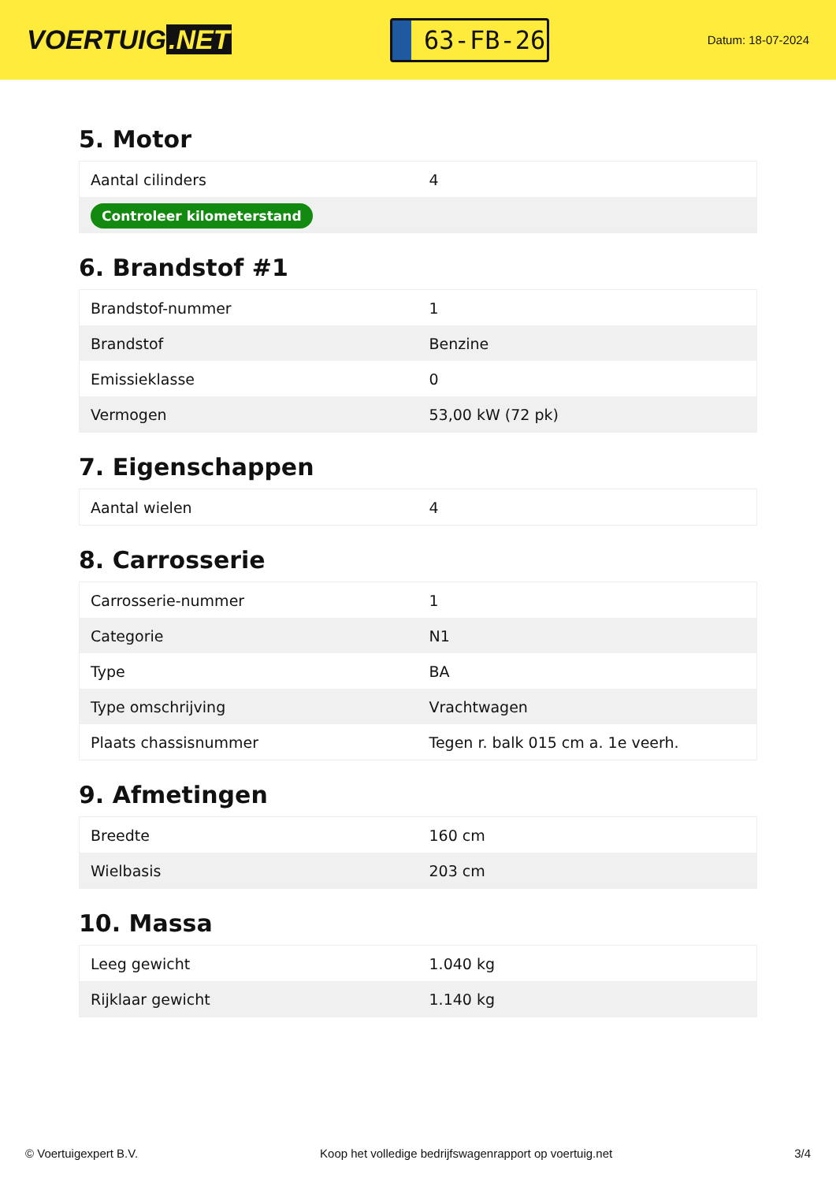VOERTUIG.NET
63-FB-26
Datum: 18-07-2024
5. Motor
| Aantal cilinders | 4 |
| Controleer kilometerstand | |
6. Brandstof #1
| Brandstof-nummer | 1 |
| Brandstof | Benzine |
| Emissieklasse | 0 |
| Vermogen | 53,00 kW (72 pk) |
7. Eigenschappen
| Aantal wielen | 4 |
8. Carrosserie
| Carrosserie-nummer | 1 |
| Categorie | N1 |
| Type | BA |
| Type omschrijving | Vrachtwagen |
| Plaats chassisnummer | Tegen r. balk 015 cm a. 1e veerh. |
9. Afmetingen
| Breedte | 160 cm |
| Wielbasis | 203 cm |
10. Massa
| Leeg gewicht | 1.040 kg |
| Rijklaar gewicht | 1.140 kg |
© Voertuigexpert B.V. Koop het volledige bedrijfswagenrapport op voertuig.net 3/4